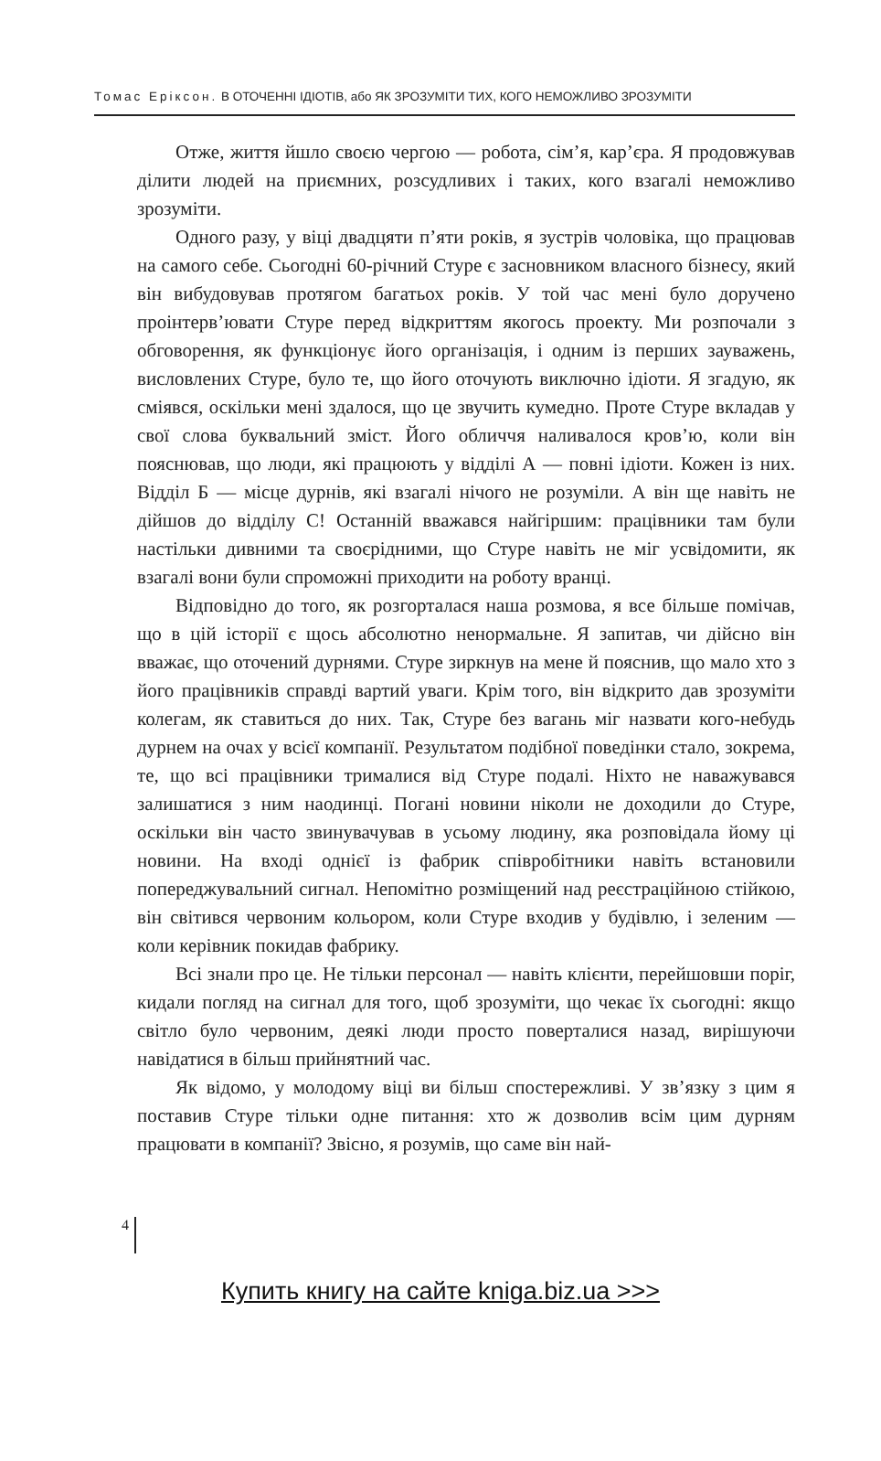Томас Еріксон. В ОТОЧЕННІ ІДІОТІВ, або ЯК ЗРОЗУМІТИ ТИХ, КОГО НЕМОЖЛИВО ЗРОЗУМІТИ
Отже, життя йшло своєю чергою — робота, сім’я, кар’єра. Я продовжував ділити людей на приємних, розсудливих і таких, кого взагалі неможливо зрозуміти.
Одного разу, у віці двадцяти п’яти років, я зустрів чоловіка, що працював на самого себе. Сьогодні 60-річний Стуре є засновником власного бізнесу, який він вибудовував протягом багатьох років. У той час мені було доручено проінтерв’ювати Стуре перед відкриттям якогось проекту. Ми розпочали з обговорення, як функціонує його організація, і одним із перших зауважень, висловлених Стуре, було те, що його оточують виключно ідіоти. Я згадую, як сміявся, оскільки мені здалося, що це звучить кумедно. Проте Стуре вкладав у свої слова буквальний зміст. Його обличчя наливалося кров’ю, коли він пояснював, що люди, які працюють у відділі А — повні ідіоти. Кожен із них. Відділ Б — місце дурнів, які взагалі нічого не розуміли. А він ще навіть не дійшов до відділу С! Останній вважався найгіршим: працівники там були настільки дивними та своєрідними, що Стуре навіть не міг усвідомити, як взагалі вони були спроможні приходити на роботу вранці.
Відповідно до того, як розгорталася наша розмова, я все більше помічав, що в цій історії є щось абсолютно ненормальне. Я запитав, чи дійсно він вважає, що оточений дурнями. Стуре зиркнув на мене й пояснив, що мало хто з його працівників справді вартий уваги. Крім того, він відкрито дав зрозуміти колегам, як ставиться до них. Так, Стуре без вагань міг назвати кого-небудь дурнем на очах у всієї компанії. Результатом подібної поведінки стало, зокрема, те, що всі працівники трималися від Стуре подалі. Ніхто не наважувався залишатися з ним наодинці. Погані новини ніколи не доходили до Стуре, оскільки він часто звинувачував в усьому людину, яка розповідала йому ці новини. На вході однієї із фабрик співробітники навіть встановили попереджувальний сигнал. Непомітно розміщений над реєстраційною стійкою, він світився червоним кольором, коли Стуре входив у будівлю, і зеленим — коли керівник покидав фабрику.
Всі знали про це. Не тільки персонал — навіть клієнти, перейшовши поріг, кидали погляд на сигнал для того, щоб зрозуміти, що чекає їх сьогодні: якщо світло було червоним, деякі люди просто поверталися назад, вирішуючи навідатися в більш прийнятний час.
Як відомо, у молодому віці ви більш спостережливі. У зв’язку з цим я поставив Стуре тільки одне питання: хто ж дозволив всім цим дурням працювати в компанії? Звісно, я розумів, що саме він най-
4
Купить книгу на сайте kniga.biz.ua >>>